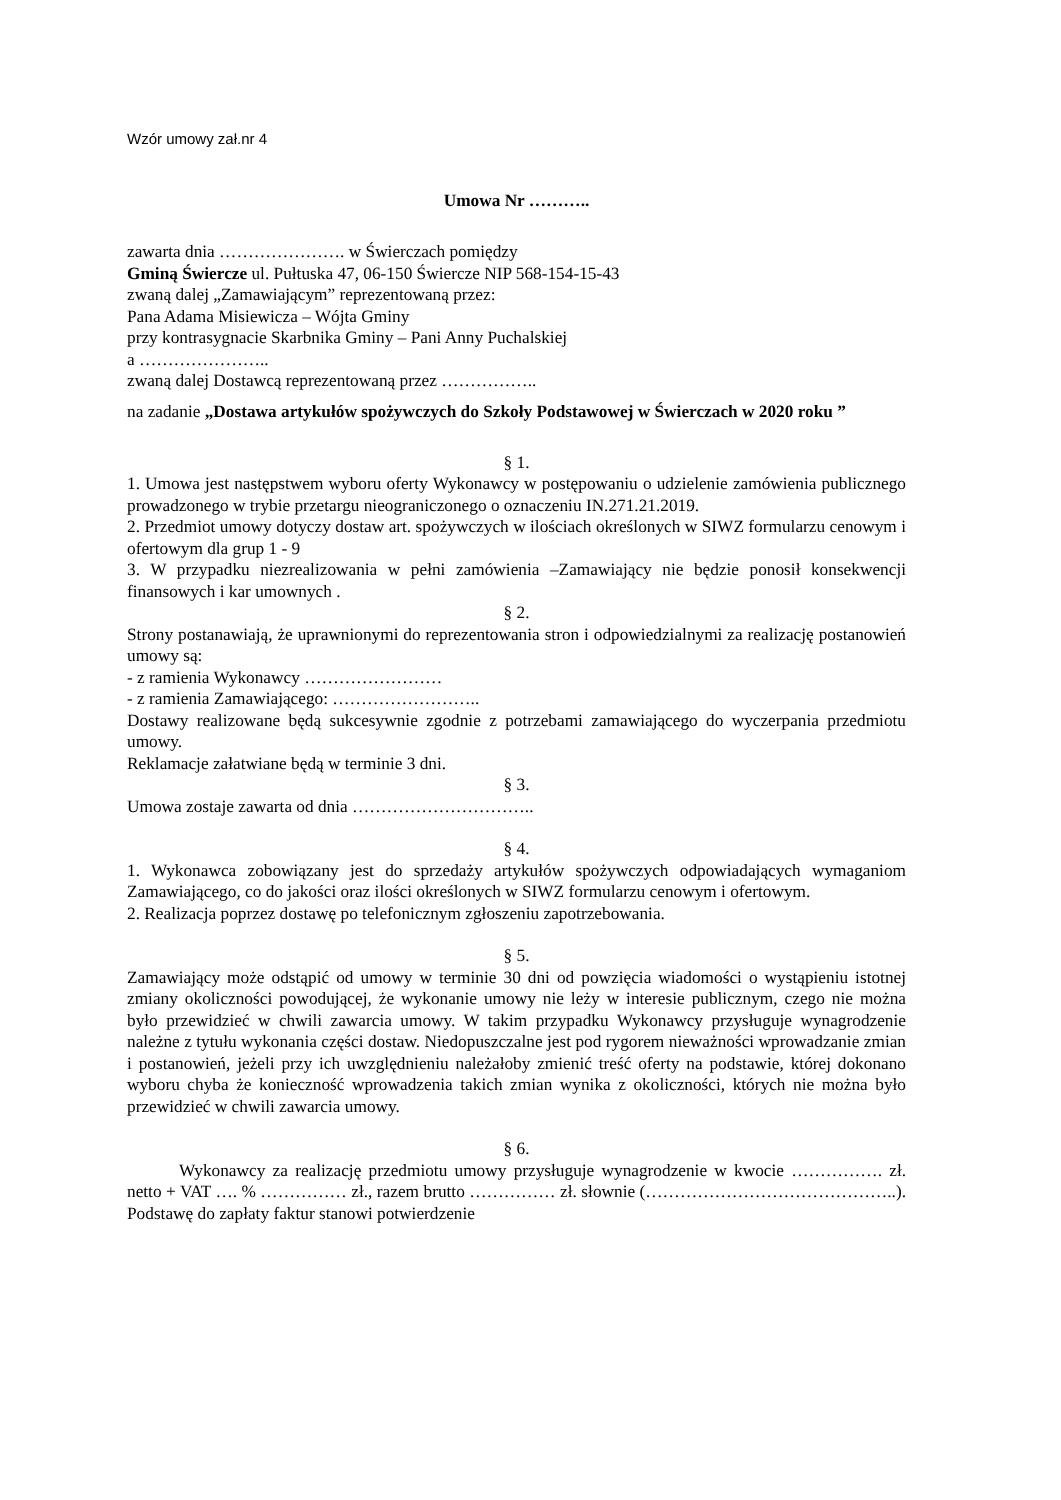Wzór umowy zał.nr 4
Umowa Nr ………..
zawarta dnia …………………. w Świerczach pomiędzy
Gminą Świercze ul. Pułtuska 47, 06-150 Świercze NIP 568-154-15-43
zwaną dalej „Zamawiającym” reprezentowaną przez:
Pana Adama Misiewicza – Wójta Gminy
przy kontrasygnacie Skarbnika Gminy – Pani Anny Puchalskiej
a …………………..
zwaną dalej Dostawcą reprezentowaną przez ……………..
na zadanie „Dostawa artykułów spożywczych do Szkoły Podstawowej w Świerczach w 2020 roku ”
§ 1.
1. Umowa jest następstwem wyboru oferty Wykonawcy w postępowaniu o udzielenie zamówienia publicznego prowadzonego w trybie przetargu nieograniczonego o oznaczeniu IN.271.21.2019.
2. Przedmiot umowy dotyczy dostaw art. spożywczych w ilościach określonych w SIWZ formularzu cenowym i ofertowym dla grup 1 - 9
3. W przypadku niezrealizowania w pełni zamówienia –Zamawiający nie będzie ponosił konsekwencji finansowych i kar umownych .
§ 2.
Strony postanawiają, że uprawnionymi do reprezentowania stron i odpowiedzialnymi za realizację postanowień umowy są:
- z ramienia Wykonawcy ……………………
- z ramienia Zamawiającego: ……………………..
Dostawy realizowane będą sukcesywnie zgodnie z potrzebami zamawiającego do wyczerpania przedmiotu umowy.
Reklamacje załatwiane będą w terminie 3 dni.
§ 3.
Umowa zostaje zawarta od dnia …………………………..
§ 4.
1. Wykonawca zobowiązany jest do sprzedaży artykułów spożywczych odpowiadających wymaganiom Zamawiającego, co do jakości oraz ilości określonych w SIWZ formularzu cenowym i ofertowym.
2. Realizacja poprzez dostawę po telefonicznym zgłoszeniu zapotrzebowania.
§ 5.
Zamawiający może odstąpić od umowy w terminie 30 dni od powzięcia wiadomości o wystąpieniu istotnej zmiany okoliczności powodującej, że wykonanie umowy nie leży w interesie publicznym, czego nie można było przewidzieć w chwili zawarcia umowy. W takim przypadku Wykonawcy przysługuje wynagrodzenie należne z tytułu wykonania części dostaw. Niedopuszczalne jest pod rygorem nieważności wprowadzanie zmian i postanowień, jeżeli przy ich uwzględnieniu należałoby zmienić treść oferty na podstawie, której dokonano wyboru chyba że konieczność wprowadzenia takich zmian wynika z okoliczności, których nie można było przewidzieć w chwili zawarcia umowy.
§ 6.
Wykonawcy za realizację przedmiotu umowy przysługuje wynagrodzenie w kwocie ……………. zł. netto + VAT …. % …………… zł., razem brutto …………… zł. słownie (……………………………………..). Podstawę do zapłaty faktur stanowi potwierdzenie